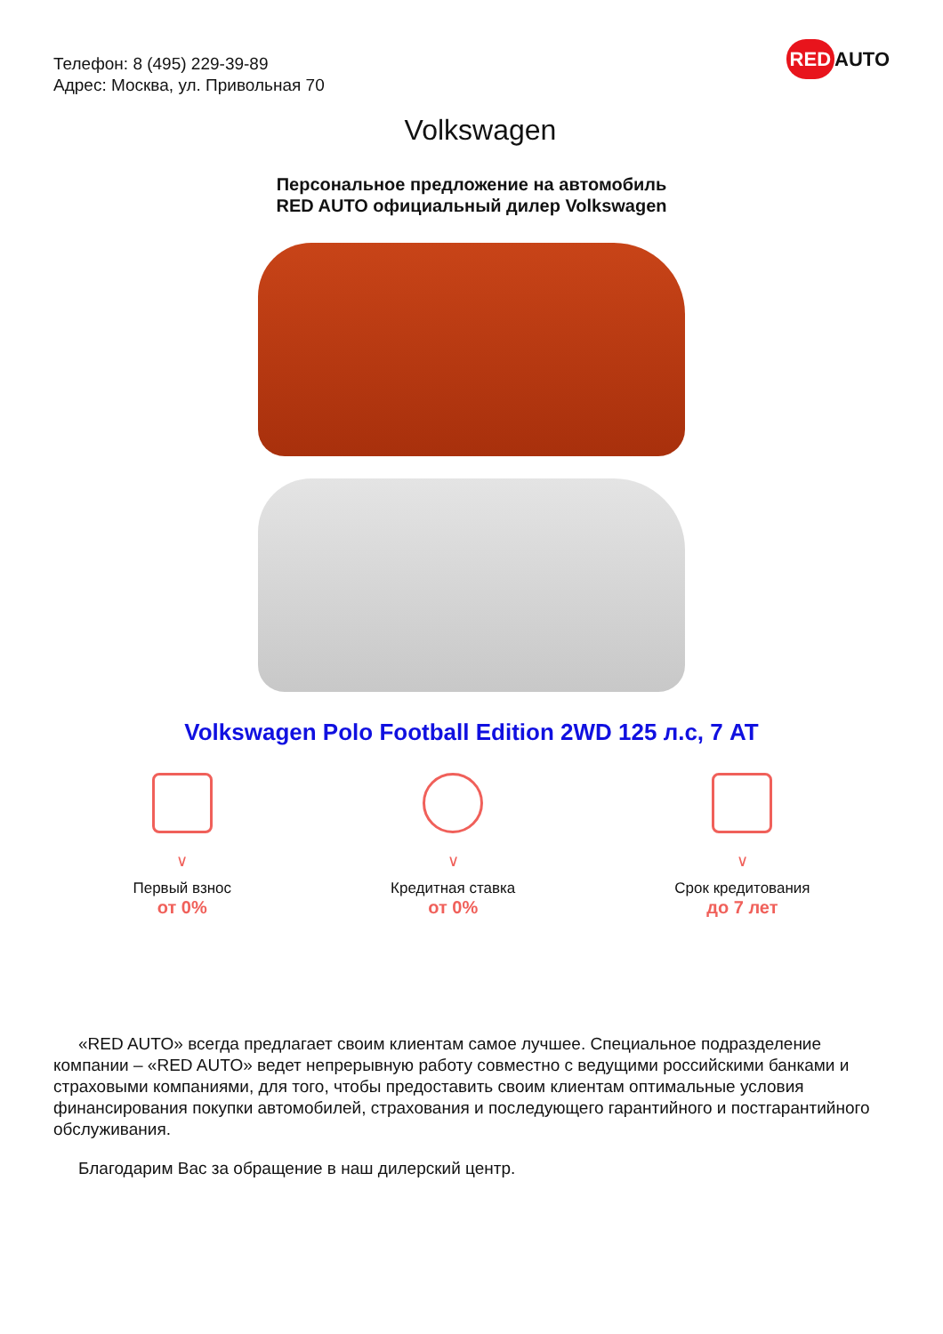Телефон: 8 (495) 229-39-89
Адрес: Москва, ул. Привольная 70
RED AUTO
Volkswagen
Персональное предложение на автомобиль
RED AUTO официальный дилер Volkswagen
Volkswagen Polo Football Edition 2WD 125 л.с, 7 AT
∨
Первый взнос
от 0%
∨
Кредитная ставка
от 0%
∨
Срок кредитования
до 7 лет
«RED AUTO» всегда предлагает своим клиентам самое лучшее. Специальное подразделение компании – «RED AUTO» ведет непрерывную работу совместно с ведущими российскими банками и страховыми компаниями, для того, чтобы предоставить своим клиентам оптимальные условия финансирования покупки автомобилей, страхования и последующего гарантийного и постгарантийного обслуживания.
Благодарим Вас за обращение в наш дилерский центр.